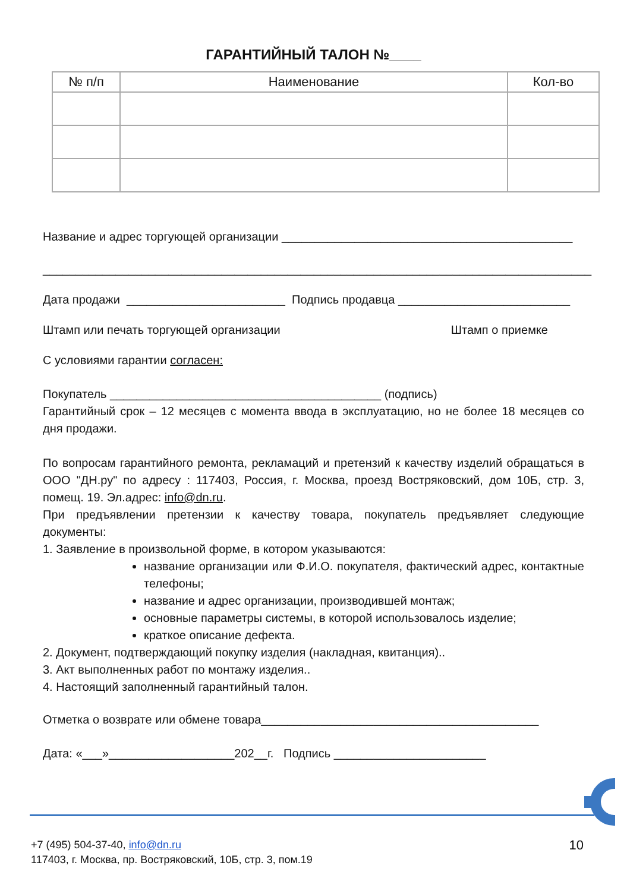ГАРАНТИЙНЫЙ ТАЛОН №____
| № п/п | Наименование | Кол-во |
| --- | --- | --- |
Название и адрес торгующей организации ____________________________________________
___________________________________________________________________________________
Дата продажи ________________________ Подпись продавца __________________________
Штамп или печать торгующей организации Штамп о приемке
С условиями гарантии согласен:
Покупатель _________________________________________ (подпись)
Гарантийный срок – 12 месяцев с момента ввода в эксплуатацию, но не более 18 месяцев со дня продажи.
По вопросам гарантийного ремонта, рекламаций и претензий к качеству изделий обращаться в ООО "ДН.ру" по адресу : 117403, Россия, г. Москва, проезд Востряковский, дом 10Б, стр. 3, помещ. 19. Эл.адрес: info@dn.ru.
При предъявлении претензии к качеству товара, покупатель предъявляет следующие документы:
1. Заявление в произвольной форме, в котором указываются:
название организации или Ф.И.О. покупателя, фактический адрес, контактные телефоны;
название и адрес организации, производившей монтаж;
основные параметры системы, в которой использовалось изделие;
краткое описание дефекта.
2. Документ, подтверждающий покупку изделия (накладная, квитанция)..
3. Акт выполненных работ по монтажу изделия..
4. Настоящий заполненный гарантийный талон.
Отметка о возврате или обмене товара__________________________________________
Дата: «___»___________________202__г. Подпись _______________________
+7 (495) 504-37-40, info@dn.ru
117403, г. Москва, пр. Востряковский, 10Б, стр. 3, пом.19
10